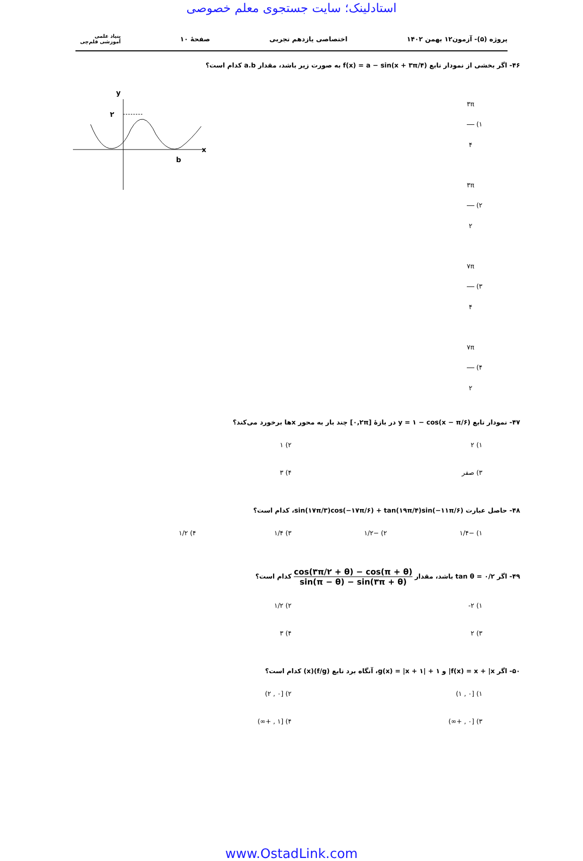استادلینک؛ سایت جستجوی معلم خصوصی
پروژه (۵)- آزمون۱۲ بهمن ۱۴۰۲ اختصاصی یازدهم تجربی صفحهٔ ۱۰ بنیاد علمی آموزشی قلم‌چی
۴۶- اگر بخشی از نمودار تابع f(x) = a − sin(x + ۳π/۴) به صورت زیر باشد، مقدار a.b کدام است؟
۱) ۳π ۴
۲) ۳π ۲
۳) ۷π ۴
۴) ۷π ۲
y
۲
x
b
۴۷- نمودار تابع y = ۱ − cos(x − π/۶) در بازهٔ [۰,۲π] چند بار به محور xها برخورد می‌کند؟
۱) ۲
۲) ۱
۳) صفر
۴) ۳
۴۸- حاصل عبارت sin(۱۷π/۳)cos(−۱۷π/۶) + tan(۱۹π/۴)sin(−۱۱π/۶)، کدام است؟
۱) −۱/۴
۲) −۱/۲
۳) ۱/۴
۴) ۱/۲
۴۹- اگر tan θ = ۰/۲ باشد، مقدار cos(۳π/۲ + θ) − cos(π + θ) sin(π − θ) − sin(۳π + θ) کدام است؟
۱) ۲-
۲) ۱/۲
۳) ۲
۴) ۳
۵۰- اگر f(x) = x + |x| و g(x) = |x + ۱| + ۱، آنگاه برد تابع (f/g)(x) کدام است؟
۱) [۰ , ۱)
۲) [۰ , ۲)
۳) [۰ , +∞)
۴) [۱ , +∞)
www.OstadLink.com